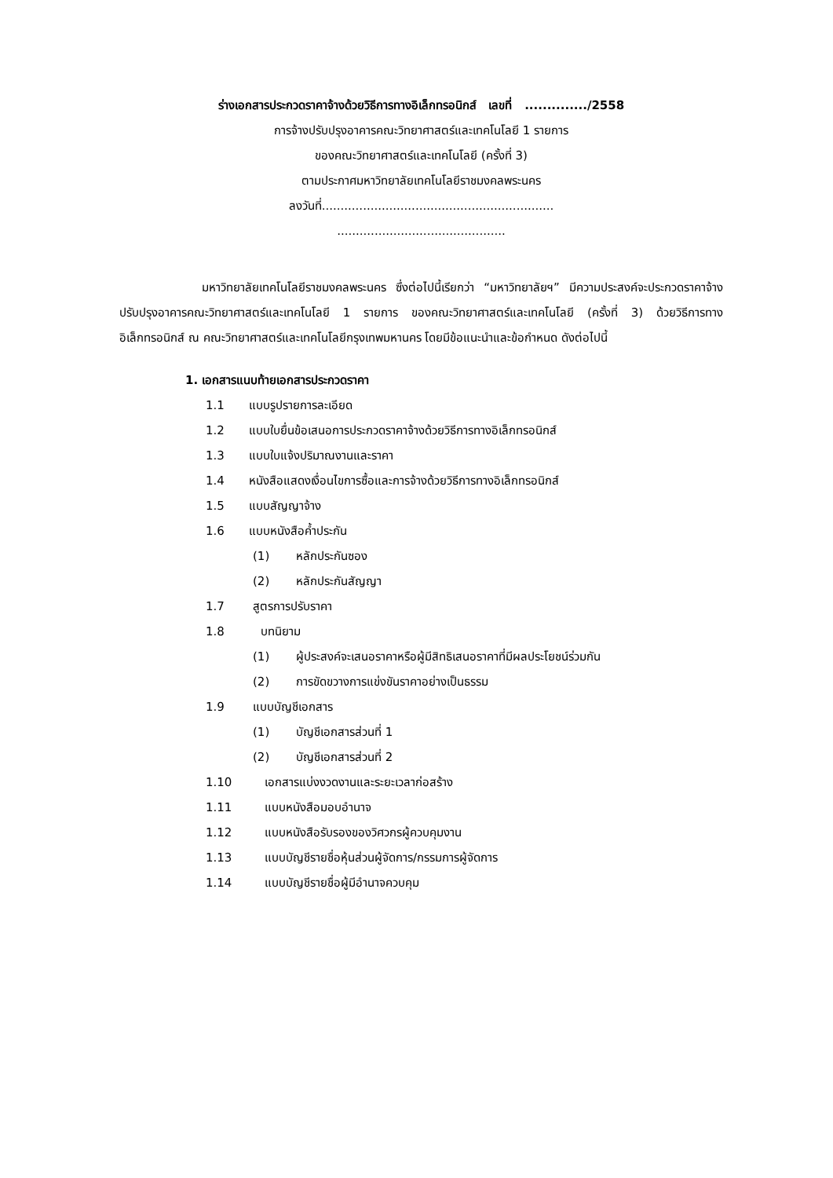ร่างเอกสารประกวดราคาจ้างด้วยวิธีการทางอิเล็กทรอนิกส์ เลขที่ ............../2558
การจ้างปรับปรุงอาคารคณะวิทยาศาสตร์และเทคโนโลยี 1 รายการ
ของคณะวิทยาศาสตร์และเทคโนโลยี (ครั้งที่ 3)
ตามประกาศมหาวิทยาลัยเทคโนโลยีราชมงคลพระนคร
ลงวันที่..............................................................
.............................................
มหาวิทยาลัยเทคโนโลยีราชมงคลพระนคร ซึ่งต่อไปนี้เรียกว่า “มหาวิทยาลัยฯ” มีความประสงค์จะประกวดราคาจ้างปรับปรุงอาคารคณะวิทยาศาสตร์และเทคโนโลยี 1 รายการ ของคณะวิทยาศาสตร์และเทคโนโลยี (ครั้งที่ 3) ด้วยวิธีการทางอิเล็กทรอนิกส์ ณ คณะวิทยาศาสตร์และเทคโนโลยีกรุงเทพมหานคร โดยมีข้อแนะนำและข้อกำหนด ดังต่อไปนี้
1. เอกสารแนบท้ายเอกสารประกวดราคา
1.1 แบบรูปรายการละเอียด
1.2 แบบใบยื่นข้อเสนอการประกวดราคาจ้างด้วยวิธีการทางอิเล็กทรอนิกส์
1.3 แบบใบแจ้งปริมาณงานและราคา
1.4 หนังสือแสดงเงื่อนไขการซื้อและการจ้างด้วยวิธีการทางอิเล็กทรอนิกส์
1.5 แบบสัญญาจ้าง
1.6 แบบหนังสือค้ำประกัน
(1) หลักประกันซอง
(2) หลักประกันสัญญา
1.7 สูตรการปรับราคา
1.8 บทนิยาม
(1) ผู้ประสงค์จะเสนอราคาหรือผู้มีสิทธิเสนอราคาที่มีผลประโยชน์ร่วมกัน
(2) การขัดขวางการแข่งขันราคาอย่างเป็นธรรม
1.9 แบบบัญชีเอกสาร
(1) บัญชีเอกสารส่วนที่ 1
(2) บัญชีเอกสารส่วนที่ 2
1.10 เอกสารแบ่งงวดงานและระยะเวลาก่อสร้าง
1.11 แบบหนังสือมอบอำนาจ
1.12 แบบหนังสือรับรองของวิศวกรผู้ควบคุมงาน
1.13 แบบบัญชีรายชื่อหุ้นส่วนผู้จัดการ/กรรมการผู้จัดการ
1.14 แบบบัญชีรายชื่อผู้มีอำนาจควบคุม